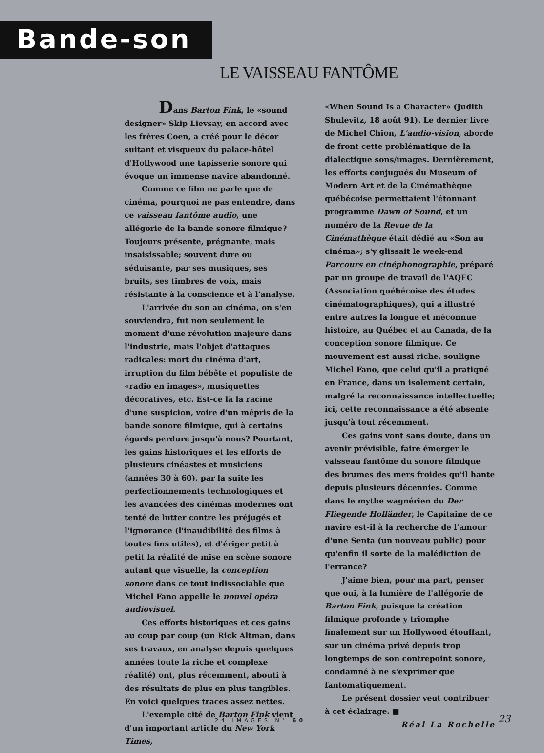Bande-son
LE VAISSEAU FANTÔME
Dans Barton Fink, le «sound designer» Skip Lievsay, en accord avec les frères Coen, a créé pour le décor suitant et visqueux du palace-hôtel d'Hollywood une tapisserie sonore qui évoque un immense navire abandonné.
Comme ce film ne parle que de cinéma, pourquoi ne pas entendre, dans ce vaisseau fantôme audio, une allégorie de la bande sonore filmique? Toujours présente, prégnante, mais insaisissable; souvent dure ou séduisante, par ses musiques, ses bruits, ses timbres de voix, mais résistante à la conscience et à l'analyse.
L'arrivée du son au cinéma, on s'en souviendra, fut non seulement le moment d'une révolution majeure dans l'industrie, mais l'objet d'attaques radicales: mort du cinéma d'art, irruption du film bébête et populiste de «radio en images», musiquettes décoratives, etc. Est-ce là la racine d'une suspicion, voire d'un mépris de la bande sonore filmique, qui à certains égards perdure jusqu'à nous? Pourtant, les gains historiques et les efforts de plusieurs cinéastes et musiciens (années 30 à 60), par la suite les perfectionnements technologiques et les avancées des cinémas modernes ont tenté de lutter contre les préjugés et l'ignorance (l'inaudibilité des films à toutes fins utiles), et d'ériger petit à petit la réalité de mise en scène sonore autant que visuelle, la conception sonore dans ce tout indissociable que Michel Fano appelle le nouvel opéra audiovisuel.
Ces efforts historiques et ces gains au coup par coup (un Rick Altman, dans ses travaux, en analyse depuis quelques années toute la riche et complexe réalité) ont, plus récemment, abouti à des résultats de plus en plus tangibles. En voici quelques traces assez nettes.
L'exemple cité de Barton Fink vient d'un important article du New York Times,
«When Sound Is a Character» (Judith Shulevitz, 18 août 91). Le dernier livre de Michel Chion, L'audio-vision, aborde de front cette problématique de la dialectique sons/images. Dernièrement, les efforts conjugués du Museum of Modern Art et de la Cinémathèque québécoise permettaient l'étonnant programme Dawn of Sound, et un numéro de la Revue de la Cinémathèque était dédié au «Son au cinéma»; s'y glissait le week-end Parcours en cinéphonographie, préparé par un groupe de travail de l'AQEC (Association québécoise des études cinématographiques), qui a illustré entre autres la longue et méconnue histoire, au Québec et au Canada, de la conception sonore filmique. Ce mouvement est aussi riche, souligne Michel Fano, que celui qu'il a pratiqué en France, dans un isolement certain, malgré la reconnaissance intellectuelle; ici, cette reconnaissance a été absente jusqu'à tout récemment.
Ces gains vont sans doute, dans un avenir prévisible, faire émerger le vaisseau fantôme du sonore filmique des brumes des mers froides qu'il hante depuis plusieurs décennies. Comme dans le mythe wagnérien du Der Fliegende Holländer, le Capitaine de ce navire est-il à la recherche de l'amour d'une Senta (un nouveau public) pour qu'enfin il sorte de la malédiction de l'errance?
J'aime bien, pour ma part, penser que oui, à la lumière de l'allégorie de Barton Fink, puisque la création filmique profonde y triomphe finalement sur un Hollywood étouffant, sur un cinéma privé depuis trop longtemps de son contrepoint sonore, condamné à ne s'exprimer que fantomatiquement.
Le présent dossier veut contribuer à cet éclairage. ■
Réal La Rochelle
24 IMAGES N° 60 23